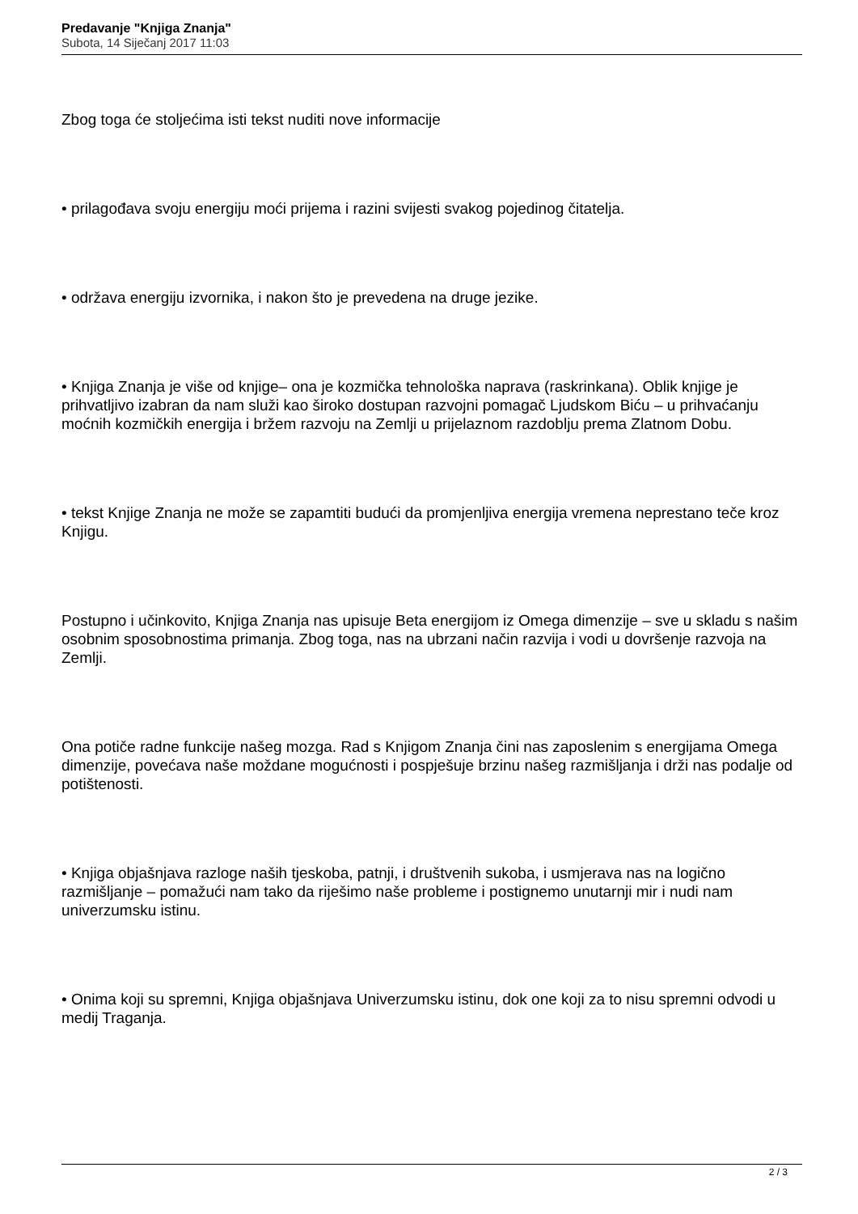Predavanje "Knjiga Znanja"
Subota, 14 Siječanj 2017 11:03
Zbog toga će stoljećima isti tekst nuditi nove informacije
• prilagođava svoju energiju moći prijema i razini svijesti svakog pojedinog čitatelja.
• održava energiju izvornika, i nakon što je prevedena na druge jezike.
• Knjiga Znanja je više od knjige– ona je kozmička tehnološka naprava (raskrinkana). Oblik knjige je prihvatljivo izabran da nam služi kao široko dostupan razvojni pomagač Ljudskom Biću – u prihvaćanju moćnih kozmičkih energija i bržem razvoju na Zemlji u prijelaznom razdoblju prema Zlatnom Dobu.
• tekst Knjige Znanja ne može se zapamtiti budući da promjenljiva energija vremena neprestano teče kroz Knjigu.
Postupno i učinkovito, Knjiga Znanja nas upisuje Beta energijom iz Omega dimenzije – sve u skladu s našim osobnim sposobnostima primanja. Zbog toga, nas na ubrzani način razvija i vodi u dovršenje razvoja na Zemlji.
Ona potiče radne funkcije našeg mozga. Rad s Knjigom Znanja čini nas zaposlenim s energijama Omega dimenzije, povećava naše moždane mogućnosti i pospješuje brzinu našeg razmišljanja i drži nas podalje od potištenosti.
• Knjiga objašnjava razloge naših tjeskoba, patnji, i društvenih sukoba, i usmjerava nas na logično razmišljanje – pomažući nam tako da riješimo naše probleme i postignemo unutarnji mir i nudi nam univerzumsku istinu.
• Onima koji su spremni, Knjiga objašnjava Univerzumsku istinu, dok one koji za to nisu spremni odvodi u medij Traganja.
2 / 3